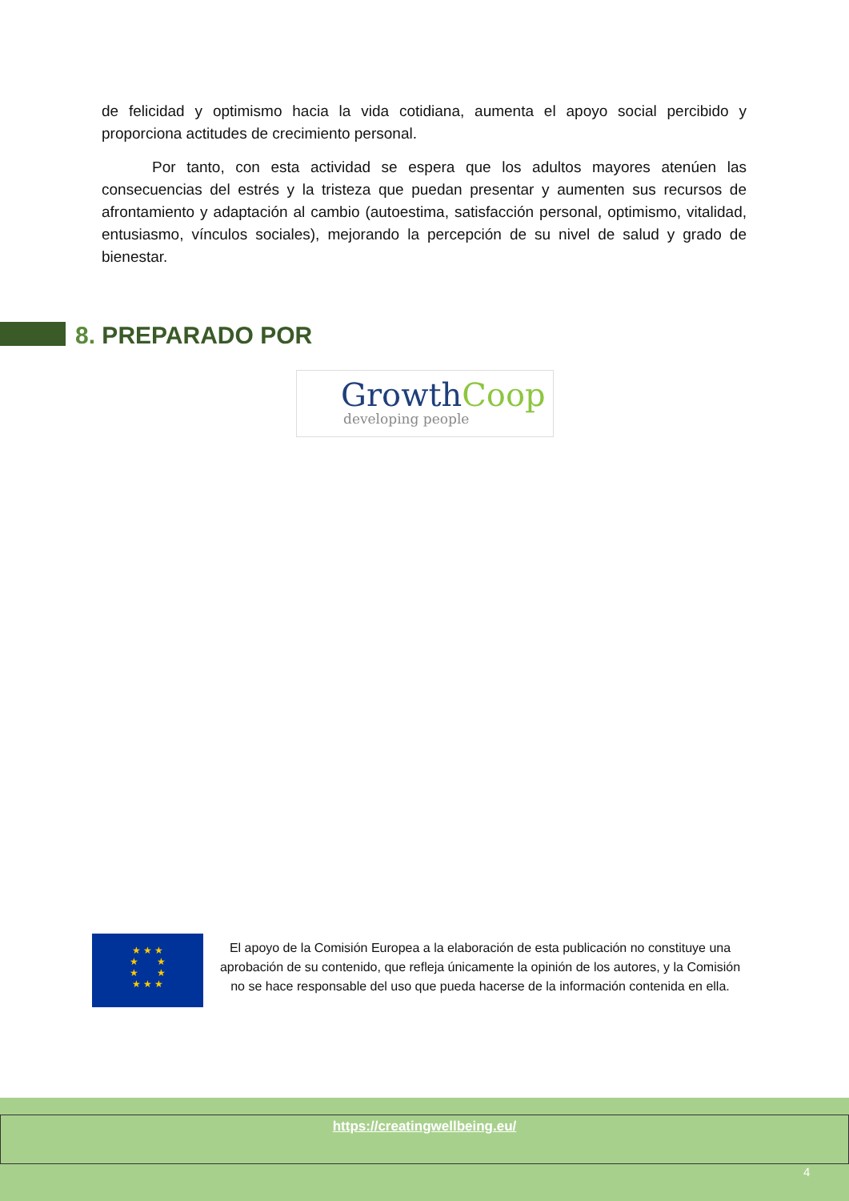de felicidad y optimismo hacia la vida cotidiana, aumenta el apoyo social percibido y proporciona actitudes de crecimiento personal.
Por tanto, con esta actividad se espera que los adultos mayores atenúen las consecuencias del estrés y la tristeza que puedan presentar y aumenten sus recursos de afrontamiento y adaptación al cambio (autoestima, satisfacción personal, optimismo, vitalidad, entusiasmo, vínculos sociales), mejorando la percepción de su nivel de salud y grado de bienestar.
8. PREPARADO POR
Growth Coop
developing people
★ ★ ★
★ ★
★ ★
★ ★ ★
El apoyo de la Comisión Europea a la elaboración de esta publicación no constituye una aprobación de su contenido, que refleja únicamente la opinión de los autores, y la Comisión no se hace responsable del uso que pueda hacerse de la información contenida en ella.
https://creatingwellbeing.eu/
4